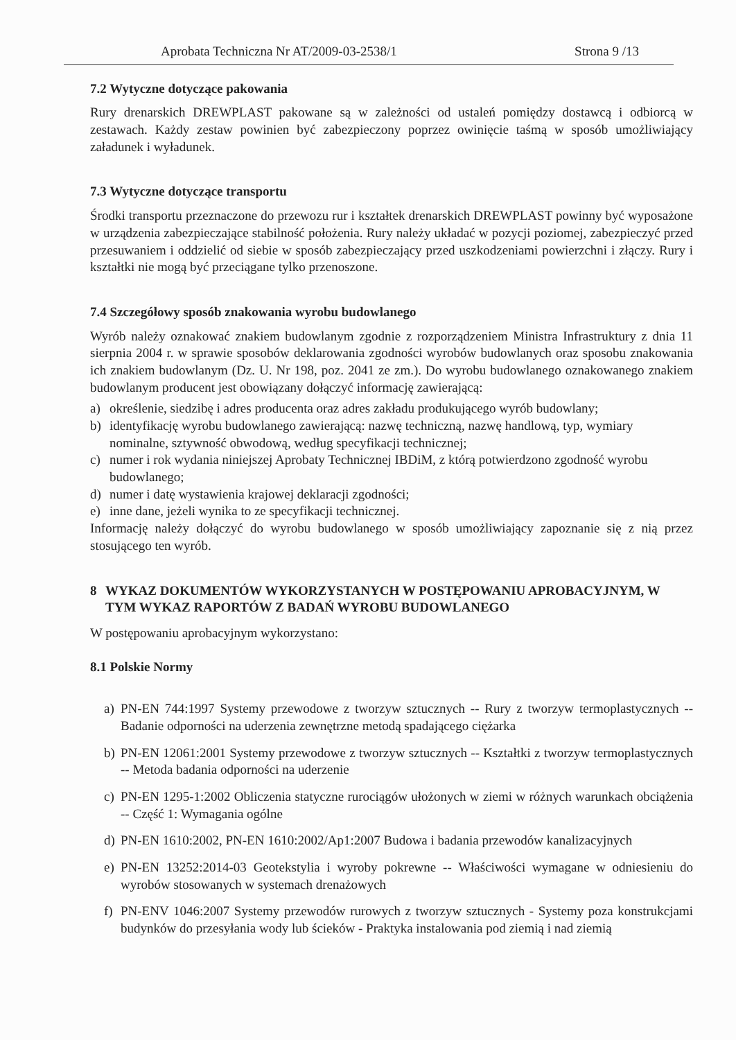Aprobata Techniczna Nr AT/2009-03-2538/1 Strona 9 /13
7.2 Wytyczne dotyczące pakowania
Rury drenarskich DREWPLAST pakowane są w zależności od ustaleń pomiędzy dostawcą i odbiorcą w zestawach. Każdy zestaw powinien być zabezpieczony poprzez owinięcie taśmą w sposób umożliwiający załadunek i wyładunek.
7.3 Wytyczne dotyczące transportu
Środki transportu przeznaczone do przewozu rur i kształtek drenarskich DREWPLAST powinny być wyposażone w urządzenia zabezpieczające stabilność położenia. Rury należy układać w pozycji poziomej, zabezpieczyć przed przesuwaniem i oddzielić od siebie w sposób zabezpieczający przed uszkodzeniami powierzchni i złączy. Rury i kształtki nie mogą być przeciągane tylko przenoszone.
7.4 Szczegółowy sposób znakowania wyrobu budowlanego
Wyrób należy oznakować znakiem budowlanym zgodnie z rozporządzeniem Ministra Infrastruktury z dnia 11 sierpnia 2004 r. w sprawie sposobów deklarowania zgodności wyrobów budowlanych oraz sposobu znakowania ich znakiem budowlanym (Dz. U. Nr 198, poz. 2041 ze zm.). Do wyrobu budowlanego oznakowanego znakiem budowlanym producent jest obowiązany dołączyć informację zawierającą:
a) określenie, siedzibę i adres producenta oraz adres zakładu produkującego wyrób budowlany;
b) identyfikację wyrobu budowlanego zawierającą: nazwę techniczną, nazwę handlową, typ, wymiary nominalne, sztywność obwodową, według specyfikacji technicznej;
c) numer i rok wydania niniejszej Aprobaty Technicznej IBDiM, z którą potwierdzono zgodność wyrobu budowlanego;
d) numer i datę wystawienia krajowej deklaracji zgodności;
e) inne dane, jeżeli wynika to ze specyfikacji technicznej.
Informację należy dołączyć do wyrobu budowlanego w sposób umożliwiający zapoznanie się z nią przez stosującego ten wyrób.
8 WYKAZ DOKUMENTÓW WYKORZYSTANYCH W POSTĘPOWANIU APROBACYJNYM, W TYM WYKAZ RAPORTÓW Z BADAŃ WYROBU BUDOWLANEGO
W postępowaniu aprobacyjnym wykorzystano:
8.1 Polskie Normy
a) PN-EN 744:1997 Systemy przewodowe z tworzyw sztucznych -- Rury z tworzyw termoplastycznych -- Badanie odporności na uderzenia zewnętrzne metodą spadającego ciężarka
b) PN-EN 12061:2001 Systemy przewodowe z tworzyw sztucznych -- Kształtki z tworzyw termoplastycznych -- Metoda badania odporności na uderzenie
c) PN-EN 1295-1:2002 Obliczenia statyczne rurociągów ułożonych w ziemi w różnych warunkach obciążenia -- Część 1: Wymagania ogólne
d) PN-EN 1610:2002, PN-EN 1610:2002/Ap1:2007 Budowa i badania przewodów kanalizacyjnych
e) PN-EN 13252:2014-03 Geotekstylia i wyroby pokrewne -- Właściwości wymagane w odniesieniu do wyrobów stosowanych w systemach drenażowych
f) PN-ENV 1046:2007 Systemy przewodów rurowych z tworzyw sztucznych - Systemy poza konstrukcjami budynków do przesyłania wody lub ścieków - Praktyka instalowania pod ziemią i nad ziemią